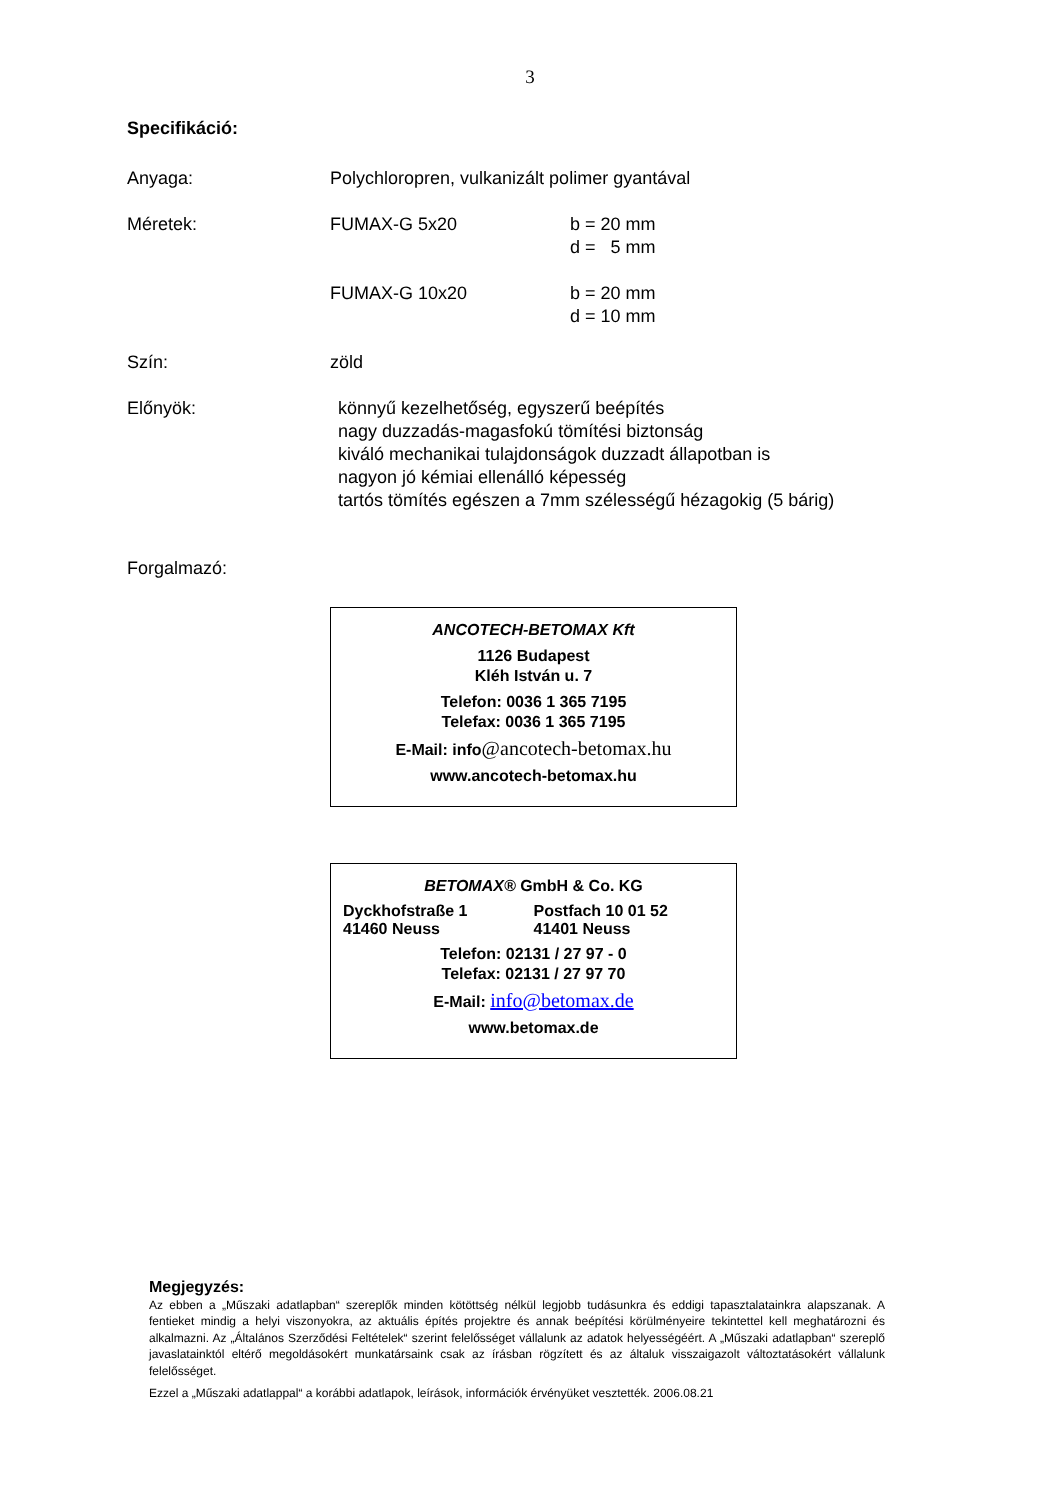3
Specifikáció:
Anyaga: Polychloropren, vulkanizált polimer gyantával
Méretek: FUMAX-G 5x20 b = 20 mm
d = 5 mm
FUMAX-G 10x20 b = 20 mm
d = 10 mm
Szín: zöld
Előnyök: könnyű kezelhetőség, egyszerű beépítés
nagy duzzadás-magasfokú tömítési biztonság
kiváló mechanikai tulajdonságok duzzadt állapotban is
nagyon jó kémiai ellenálló képesség
tartós tömítés egészen a 7mm szélességű hézagokig (5 bárig)
Forgalmazó:
ANCOTECH-BETOMAX Kft
1126 Budapest
Kléh István u. 7
Telefon: 0036 1 365 7195
Telefax: 0036 1 365 7195
E-Mail: info@ancotech-betomax.hu
www.ancotech-betomax.hu
BETOMAX® GmbH & Co. KG
Dyckhofstraße 1
41460 Neuss
Postfach 10 01 52
41401 Neuss
Telefon: 02131 / 27 97 - 0
Telefax: 02131 / 27 97 70
E-Mail: info@betomax.de
www.betomax.de
Megjegyzés:
Az ebben a „Műszaki adatlapban“ szereplők minden kötöttség nélkül legjobb tudásunkra és eddigi tapasztalatainkra alapszanak. A fentieket mindig a helyi viszonyokra, az aktuális építés projektre és annak beépítési körülményeire tekintettel kell meghatározni és alkalmazni. Az „Általános Szerződési Feltételek“ szerint felelősséget vállalunk az adatok helyességéért. A „Műszaki adatlapban“ szereplő javaslatainktól eltérő megoldásokért munkatársaink csak az írásban rögzített és az általuk visszaigazolt változtatásokért vállalunk felelősséget.
Ezzel a „Műszaki adatlappal“ a korábbi adatlapok, leírások, információk érvényüket vesztették. 2006.08.21